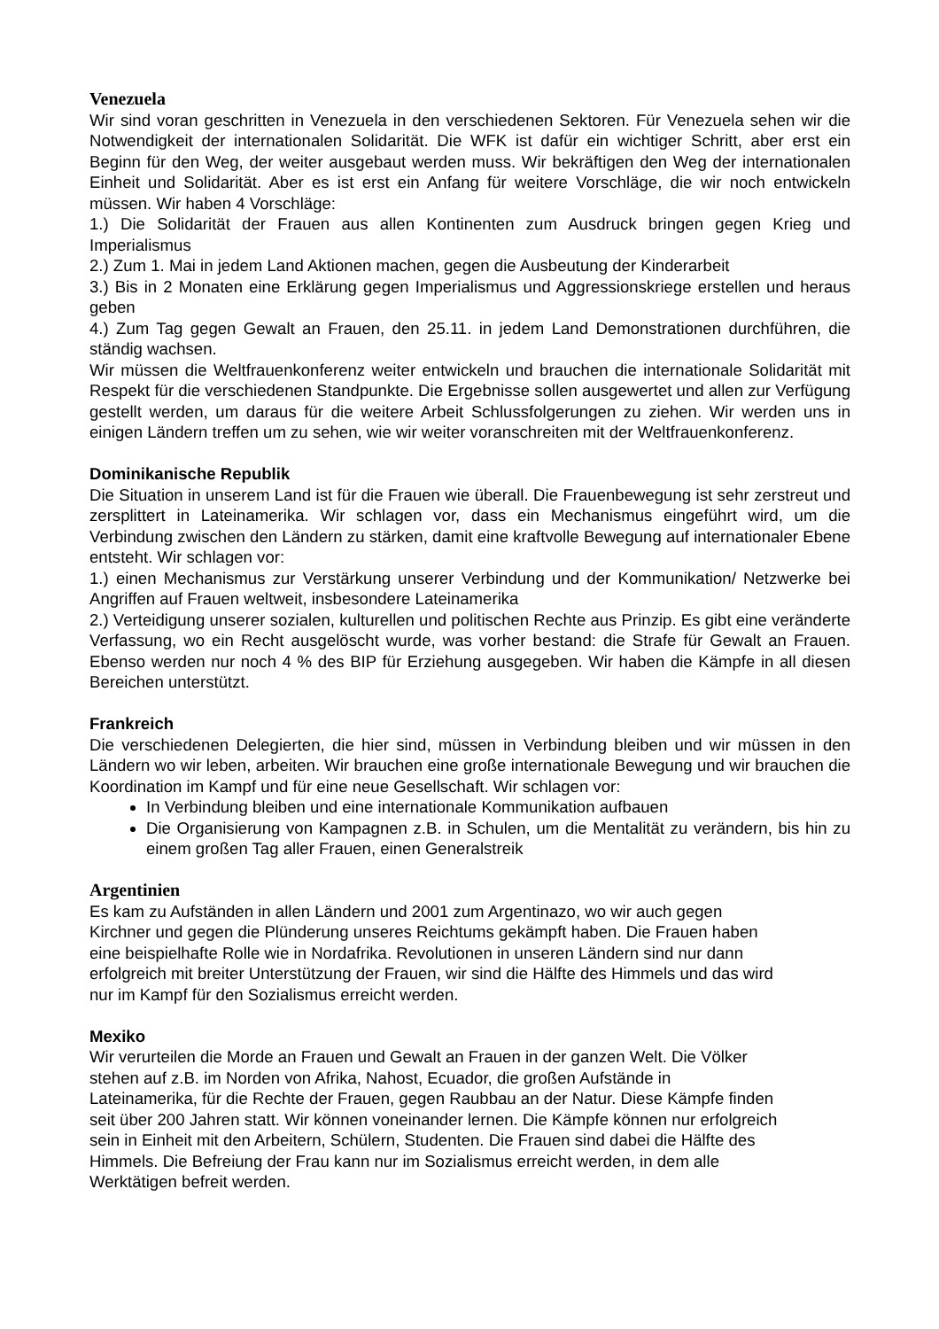Venezuela
Wir sind voran geschritten in Venezuela in den verschiedenen Sektoren. Für Venezuela sehen wir die Notwendigkeit der internationalen Solidarität. Die WFK ist dafür ein wichtiger Schritt, aber erst ein Beginn für den Weg, der weiter ausgebaut werden muss. Wir bekräftigen den Weg der internationalen Einheit und Solidarität. Aber es ist erst ein Anfang für weitere Vorschläge, die wir noch entwickeln müssen. Wir haben 4 Vorschläge:
1.) Die Solidarität der Frauen aus allen Kontinenten zum Ausdruck bringen gegen Krieg und Imperialismus
2.) Zum 1. Mai in jedem Land Aktionen machen, gegen die Ausbeutung der Kinderarbeit
3.) Bis in 2 Monaten eine Erklärung gegen Imperialismus und Aggressionskriege erstellen und heraus geben
4.) Zum Tag gegen Gewalt an Frauen, den 25.11. in jedem Land Demonstrationen durchführen, die ständig wachsen.
Wir müssen die Weltfrauenkonferenz weiter entwickeln und brauchen die internationale Solidarität mit Respekt für die verschiedenen Standpunkte. Die Ergebnisse sollen ausgewertet und allen zur Verfügung gestellt werden, um daraus für die weitere Arbeit Schlussfolgerungen zu ziehen. Wir werden uns in einigen Ländern treffen um zu sehen, wie wir weiter voranschreiten mit der Weltfrauenkonferenz.
Dominikanische Republik
Die Situation in unserem Land ist für die Frauen wie überall. Die Frauenbewegung ist sehr zerstreut und zersplittert in Lateinamerika. Wir schlagen vor, dass ein Mechanismus eingeführt wird, um die Verbindung zwischen den Ländern zu stärken, damit eine kraftvolle Bewegung auf internationaler Ebene entsteht. Wir schlagen vor:
1.) einen Mechanismus zur Verstärkung unserer Verbindung und der Kommunikation/ Netzwerke bei Angriffen auf Frauen weltweit, insbesondere Lateinamerika
2.) Verteidigung unserer sozialen, kulturellen und politischen Rechte aus Prinzip. Es gibt eine veränderte Verfassung, wo ein Recht ausgelöscht wurde, was vorher bestand: die Strafe für Gewalt an Frauen. Ebenso werden nur noch 4 % des BIP für Erziehung ausgegeben. Wir haben die Kämpfe in all diesen Bereichen unterstützt.
Frankreich
Die verschiedenen Delegierten, die hier sind, müssen in Verbindung bleiben und wir müssen in den Ländern wo wir leben, arbeiten. Wir brauchen eine große internationale Bewegung und wir brauchen die Koordination im Kampf und für eine neue Gesellschaft. Wir schlagen vor:
In Verbindung bleiben und eine internationale Kommunikation aufbauen
Die Organisierung von Kampagnen z.B. in Schulen, um die Mentalität zu verändern, bis hin zu einem großen Tag aller Frauen, einen Generalstreik
Argentinien
Es kam zu Aufständen in allen Ländern und 2001 zum Argentinazo, wo wir auch gegen
Kirchner und gegen die Plünderung unseres Reichtums gekämpft haben. Die Frauen haben
eine beispielhafte Rolle wie in Nordafrika. Revolutionen in unseren Ländern sind nur dann
erfolgreich mit breiter Unterstützung der Frauen, wir sind die Hälfte des Himmels und das wird
nur im Kampf für den Sozialismus erreicht werden.
Mexiko
Wir verurteilen die Morde an Frauen und Gewalt an Frauen in der ganzen Welt. Die Völker
stehen auf z.B. im Norden von Afrika, Nahost, Ecuador, die großen Aufstände in
Lateinamerika, für die Rechte der Frauen, gegen Raubbau an der Natur. Diese Kämpfe finden
seit über 200 Jahren statt. Wir können voneinander lernen. Die Kämpfe können nur erfolgreich
sein in Einheit mit den Arbeitern, Schülern, Studenten. Die Frauen sind dabei die Hälfte des
Himmels. Die Befreiung der Frau kann nur im Sozialismus erreicht werden, in dem alle
Werktätigen befreit werden.